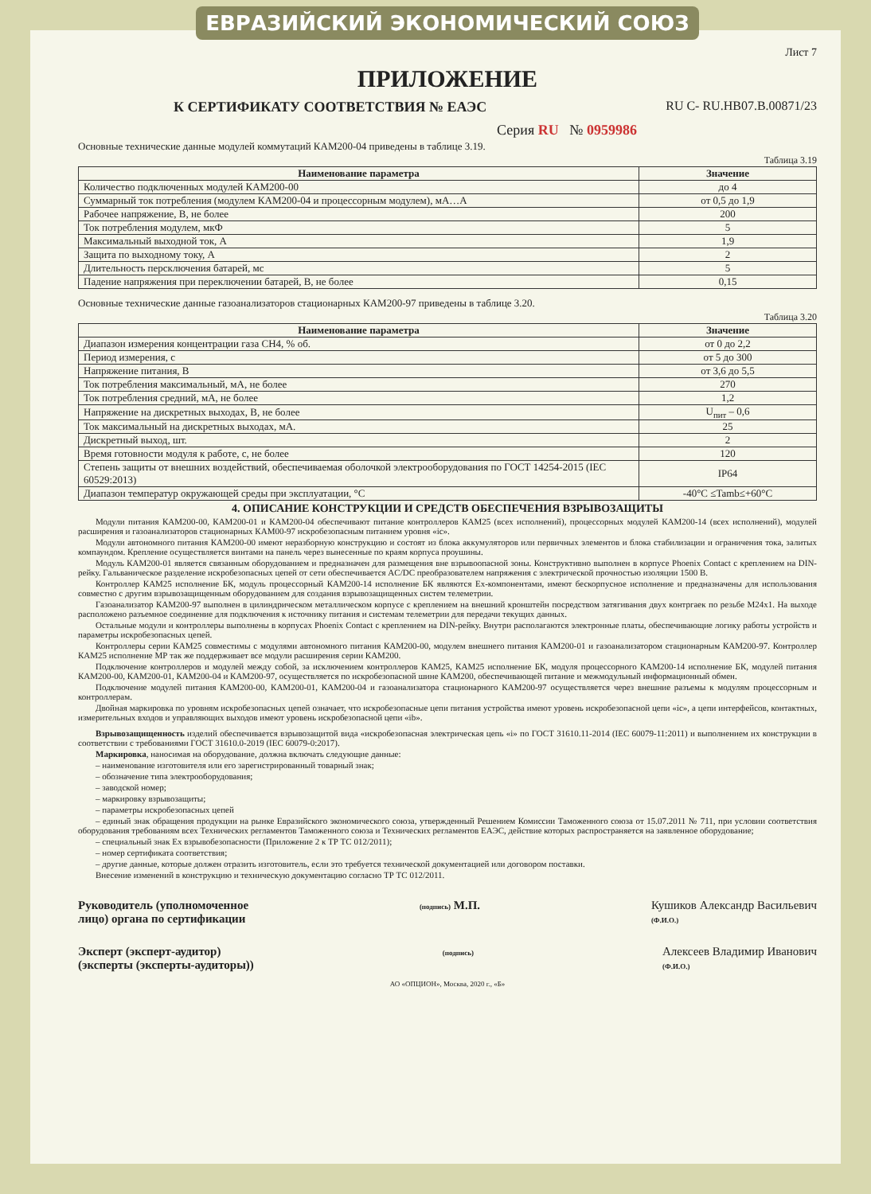ЕВРАЗИЙСКИЙ ЭКОНОМИЧЕСКИЙ СОЮЗ
Лист 7
ПРИЛОЖЕНИЕ
К СЕРТИФИКАТУ СООТВЕТСТВИЯ № ЕАЭС RU C- RU.НВ07.В.00871/23
Серия RU № 0959986
Основные технические данные модулей коммутаций КАМ200-04 приведены в таблице 3.19.
Таблица 3.19
| Наименование параметра | Значение |
| --- | --- |
| Количество подключенных модулей КАМ200-00 | до 4 |
| Суммарный ток потребления (модулем КАМ200-04 и процессорным модулем), мА…А | от 0,5 до 1,9 |
| Рабочее напряжение, В, не более | 200 |
| Ток потребления модулем, мкФ | 5 |
| Максимальный выходной ток, А | 1,9 |
| Защита по выходному току, А | 2 |
| Длительность персключения батарей, мс | 5 |
| Падение напряжения при переключении батарей, В, не более | 0,15 |
Основные технические данные газоанализаторов стационарных КАМ200-97 приведены в таблице 3.20.
Таблица 3.20
| Наименование параметра | Значение |
| --- | --- |
| Диапазон измерения концентрации газа СН4, % об. | от 0 до 2,2 |
| Период измерения, с | от 5 до 300 |
| Напряжение питания, В | от 3,6 до 5,5 |
| Ток потребления максимальный, мА, не более | 270 |
| Ток потребления средний, мА, не более | 1,2 |
| Напряжение на дискретных выходах, В, не более | U<sub>пит</sub> – 0,6 |
| Ток максимальный на дискретных выходах, мА. | 25 |
| Дискретный выход, шт. | 2 |
| Время готовности модуля к работе, с, не более | 120 |
| Степень защиты от внешних воздействий, обеспечиваемая оболочкой электрооборудования по ГОСТ 14254-2015 (IEC 60529:2013) | IP64 |
| Диапазон температур окружающей среды при эксплуатации, °С | -40°С ≤Tamb≤+60°С |
4. ОПИСАНИЕ КОНСТРУКЦИИ И СРЕДСТВ ОБЕСПЕЧЕНИЯ ВЗРЫВОЗАЩИТЫ
  Модули питания КАМ200-00, КАМ200-01 и КАМ200-04 обеспечивают питание контроллеров КАМ25 (всех исполнений), процессорных модулей КАМ200-14 (всех исполнений), модулей расширения и газоанализаторов стационарных КАМ00-97 искробезопасным питанием уровня «ic».
  Модули автономного питания КАМ200-00 имеют неразборную конструкцию и состоят из блока аккумуляторов или первичных элементов и блока стабилизации и ограничения тока, залитых компаундом. Крепление осуществляется винтами на панель через вынесенные по краям корпуса проушины.
  Модуль КАМ200-01 является связанным оборудованием и предназначен для размещения вне взрывоопасной зоны. Конструктивно выполнен в корпусе Phoenix Contact с креплением на DIN-рейку. Гальваническое разделение искробезопасных цепей от сети обеспечивается AC/DC преобразователем напряжения с электрической прочностью изоляции 1500 В.
  Контроллер КАМ25 исполнение БК, модуль процессорный КАМ200-14 исполнение БК являются Ex-компонентами, имеют бескорпусное исполнение и предназначены для использования совместно с другим взрывозащищенным оборудованием для создания взрывозащищенных систем телеметрии.
  Газоанализатор КАМ200-97 выполнен в цилиндрическом металлическом корпусе с креплением на внешний кронштейн посредством затягивания двух контргаек по резьбе М24x1. На выходе расположено разъемное соединение для подключения к источнику питания и системам телеметрии для передачи текущих данных.
  Остальные модули и контроллеры выполнены в корпусах Phoenix Contact с креплением на DIN-рейку. Внутри располагаются электронные платы, обеспечивающие логику работы устройств и параметры искробезопасных цепей.
  Контроллеры серии КАМ25 совместимы с модулями автономного питания КАМ200-00, модулем внешнего питания КАМ200-01 и газоанализатором стационарным КАМ200-97. Контроллер КАМ25 исполнение МР так же поддерживает все модули расширения серии КАМ200.
  Подключение контроллеров и модулей между собой, за исключением контроллеров КАМ25, КАМ25 исполнение БК, модуля процессорного КАМ200-14 исполнение БК, модулей питания КАМ200-00, КАМ200-01, КАМ200-04 и КАМ200-97, осуществляется по искробезопасной шине КАМ200, обеспечивающей питание и межмодульный информационный обмен.
  Подключение модулей питания КАМ200-00, КАМ200-01, КАМ200-04 и газоанализатора стационарного КАМ200-97 осуществляется через внешние разъемы к модулям процессорным и контроллерам.
  Двойная маркировка по уровням искробезопасных цепей означает, что искробезопасные цепи питания устройства имеют уровень искробезопасной цепи «ic», а цепи интерфейсов, контактных, измерительных входов и управляющих выходов имеют уровень искробезопасной цепи «ib».
  Взрывозащищенность изделий обеспечивается взрывозащитой вида «искробезопасная электрическая цепь «i» по ГОСТ 31610.11-2014 (IEC 60079-11:2011) и выполнением их конструкции в соответствии с требованиями ГОСТ 31610.0-2019 (IEC 60079-0:2017).
  Маркировка, наносимая на оборудование, должна включать следующие данные:
  – наименование изготовителя или его зарегистрированный товарный знак;
  – обозначение типа электрооборудования;
  – заводской номер;
  – маркировку взрывозащиты;
  – параметры искробезопасных цепей
  – единый знак обращения продукции на рынке Евразийского экономического союза, утвержденный Решением Комиссии Таможенного союза от 15.07.2011 № 711, при условии соответствия оборудования требованиям всех Технических регламентов Таможенного союза и Технических регламентов ЕАЭС, действие которых распространяется на заявленное оборудование;
  – специальный знак Ex взрывобезопасности (Приложение 2 к ТР ТС 012/2011);
  – номер сертификата соответствия;
  – другие данные, которые должен отразить изготовитель, если это требуется технической документацией или договором поставки.
  Внесение изменений в конструкцию и техническую документацию согласно ТР ТС 012/2011.
Руководитель (уполномоченное
лицо) органа по сертификации
(подпись) М.П. Кушиков Александр Васильевич
(Ф.И.О.)
Эксперт (эксперт-аудитор)
(эксперты (эксперты-аудиторы))
(подпись)
Алексеев Владимир Иванович
(Ф.И.О.)
АО «ОПЦИОН», Москва, 2020 г., «Б»